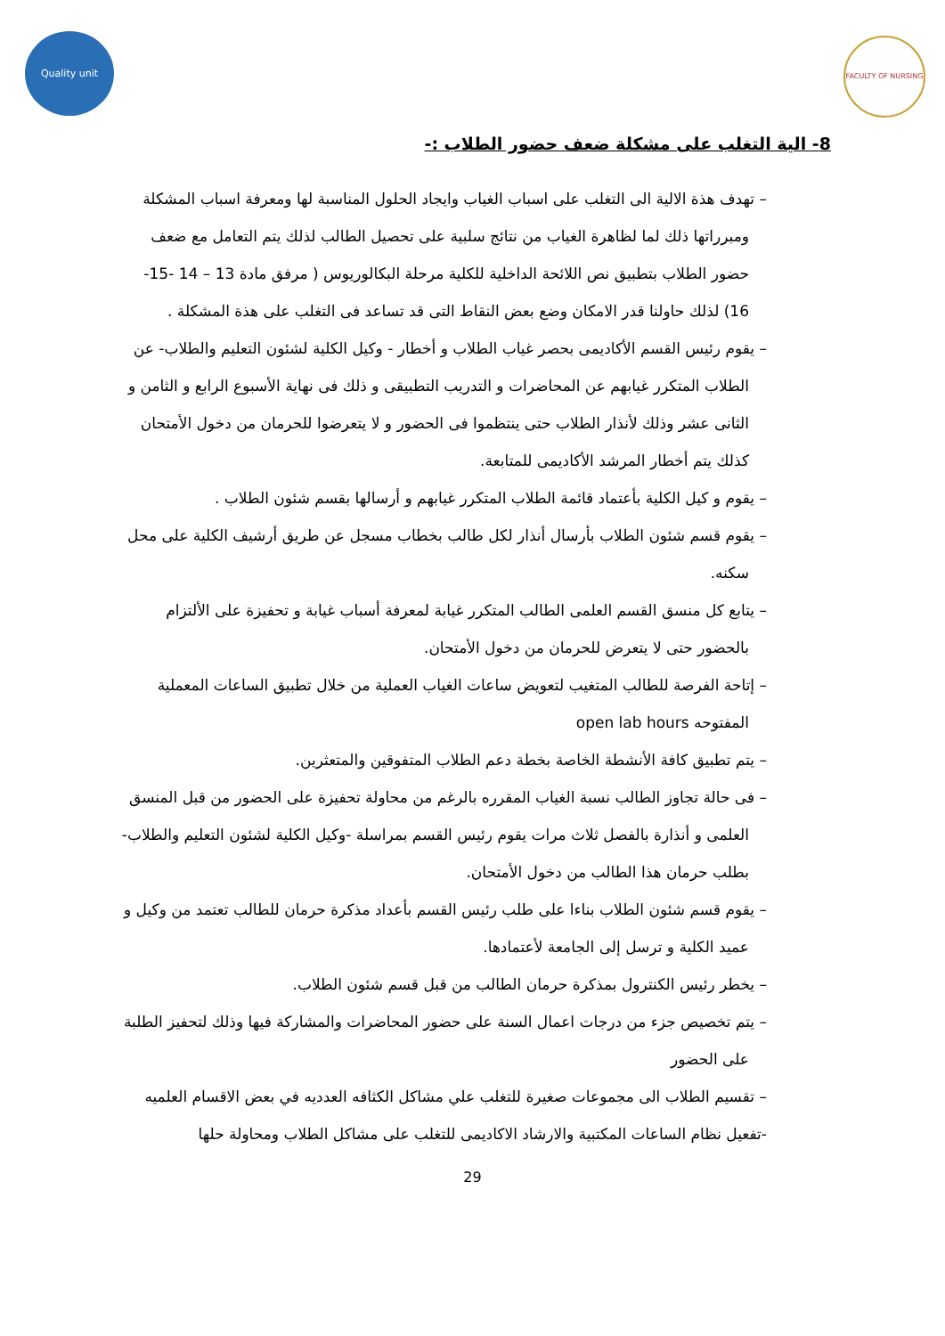Quality unit FACULTY OF NURSING
8- الية التغلب على مشكلة ضعف حضور الطلاب :-
– تهدف هذة الالية الى التغلب على اسباب الغياب وايجاد الحلول المناسبة لها ومعرفة اسباب المشكلة ومبرراتها ذلك لما لظاهرة الغياب من نتائج سلبية على تحصيل الطالب لذلك يتم التعامل مع ضعف حضور الطلاب بتطبيق نص اللائحة الداخلية للكلية مرحلة البكالوريوس ( مرفق مادة 13 – 14 -15- 16) لذلك حاولنا قدر الامكان وضع بعض النقاط التى قد تساعد فى التغلب على هذة المشكلة .
– يقوم رئيس القسم الأكاديمى بحصر غياب الطلاب و أخطار - وكيل الكلية لشئون التعليم والطلاب- عن الطلاب المتكرر غيابهم عن المحاضرات و التدريب التطبيقى و ذلك فى نهاية الأسبوع الرابع و الثامن و الثانى عشر وذلك لأنذار الطلاب حتى ينتظموا فى الحضور و لا يتعرضوا للحرمان من دخول الأمتحان كذلك يتم أخطار المرشد الأكاديمى للمتابعة.
– يقوم و كيل الكلية بأعتماد قائمة الطلاب المتكرر غيابهم و أرسالها بقسم شئون الطلاب .
– يقوم قسم شئون الطلاب بأرسال أنذار لكل طالب بخطاب مسجل عن طريق أرشيف الكلية على محل سكنه.
– يتابع كل منسق القسم العلمى الطالب المتكرر غيابة لمعرفة أسباب غيابة و تحفيزة على الألتزام بالحضور حتى لا يتعرض للحرمان من دخول الأمتحان.
– إتاحة الفرصة للطالب المتغيب لتعويض ساعات الغياب العملية من خلال تطبيق الساعات المعملية المفتوحه open lab hours
– يتم تطبيق كافة الأنشطة الخاصة بخطة دعم الطلاب المتفوقين والمتعثرين.
– فى حالة تجاوز الطالب نسبة الغياب المقرره بالرغم من محاولة تحفيزة على الحضور من قبل المنسق العلمى و أنذارة بالفصل ثلاث مرات يقوم رئيس القسم بمراسلة -وكيل الكلية لشئون التعليم والطلاب- بطلب حرمان هذا الطالب من دخول الأمتحان.
– يقوم قسم شئون الطلاب بناءا على طلب رئيس القسم بأعداد مذكرة حرمان للطالب تعتمد من وكيل و عميد الكلية و ترسل إلى الجامعة لأعتمادها.
– يخطر رئيس الكنترول بمذكرة حرمان الطالب من قبل قسم شئون الطلاب.
– يتم تخصيص جزء من درجات اعمال السنة على حضور المحاضرات والمشاركة فيها وذلك لتحفيز الطلبة على الحضور
– تقسيم الطلاب الى مجموعات صغيرة للتغلب علي مشاكل الكثافه العدديه في بعض الاقسام العلميه
-تفعيل نظام الساعات المكتبية والارشاد الاكاديمى للتغلب على مشاكل الطلاب ومحاولة حلها
29